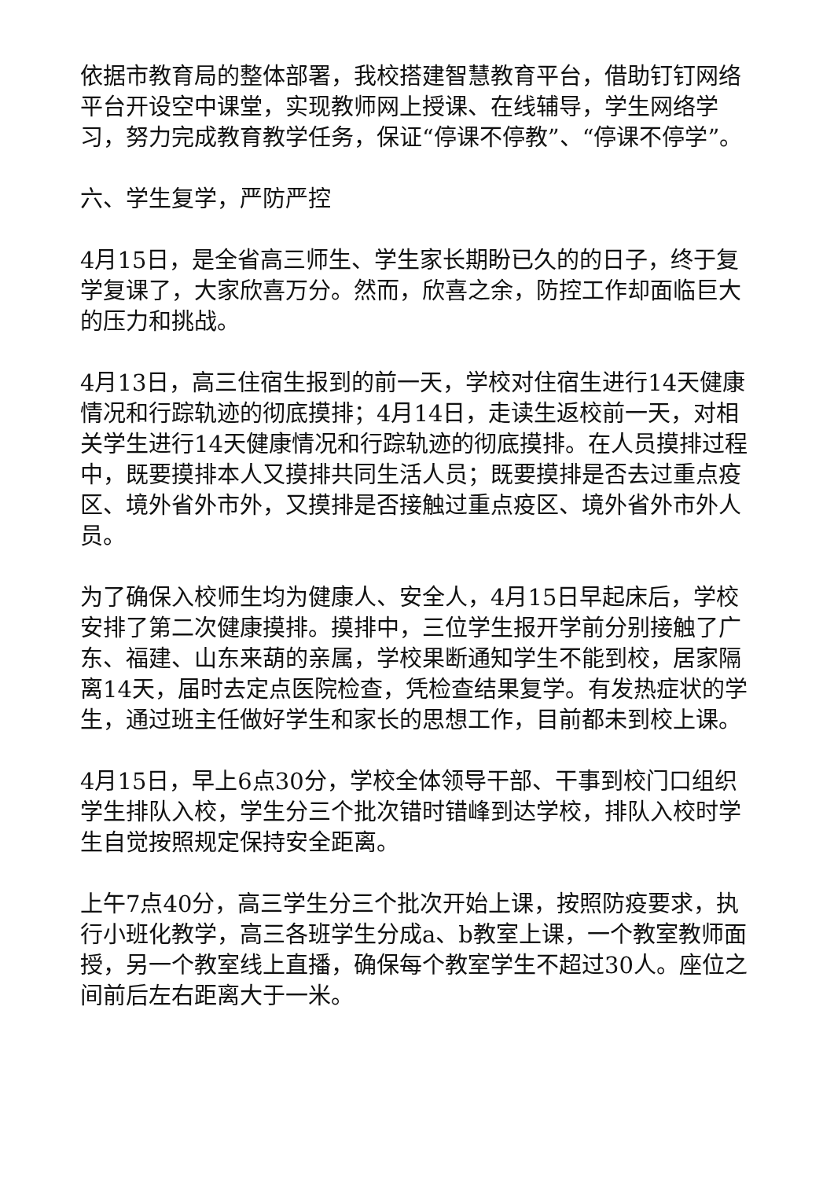依据市教育局的整体部署，我校搭建智慧教育平台，借助钉钉网络平台开设空中课堂，实现教师网上授课、在线辅导，学生网络学习，努力完成教育教学任务，保证“停课不停教”、“停课不停学”。
六、学生复学，严防严控
4月15日，是全省高三师生、学生家长期盼已久的的日子，终于复学复课了，大家欣喜万分。然而，欣喜之余，防控工作却面临巨大的压力和挑战。
4月13日，高三住宿生报到的前一天，学校对住宿生进行14天健康情况和行踪轨迹的彻底摸排；4月14日，走读生返校前一天，对相关学生进行14天健康情况和行踪轨迹的彻底摸排。在人员摸排过程中，既要摸排本人又摸排共同生活人员；既要摸排是否去过重点疫区、境外省外市外，又摸排是否接触过重点疫区、境外省外市外人员。
为了确保入校师生均为健康人、安全人，4月15日早起床后，学校安排了第二次健康摸排。摸排中，三位学生报开学前分别接触了广东、福建、山东来葫的亲属，学校果断通知学生不能到校，居家隔离14天，届时去定点医院检查，凭检查结果复学。有发热症状的学生，通过班主任做好学生和家长的思想工作，目前都未到校上课。
4月15日，早上6点30分，学校全体领导干部、干事到校门口组织学生排队入校，学生分三个批次错时错峰到达学校，排队入校时学生自觉按照规定保持安全距离。
上午7点40分，高三学生分三个批次开始上课，按照防疫要求，执行小班化教学，高三各班学生分成a、b教室上课，一个教室教师面授，另一个教室线上直播，确保每个教室学生不超过30人。座位之间前后左右距离大于一米。